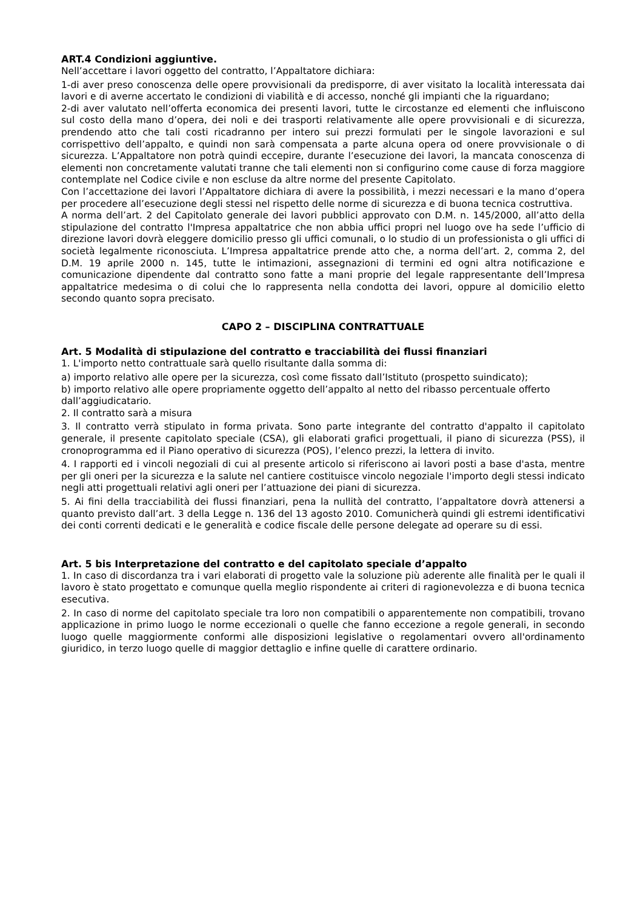ART.4 Condizioni aggiuntive.
Nell’accettare i lavori oggetto del contratto, l’Appaltatore dichiara:
1-di aver preso conoscenza delle opere provvisionali da predisporre, di aver visitato la località interessata dai lavori e di averne accertato le condizioni di viabilità e di accesso, nonché gli impianti che la riguardano;
2-di aver valutato nell’offerta economica dei presenti lavori, tutte le circostanze ed elementi che influiscono sul costo della mano d’opera, dei noli e dei trasporti relativamente alle opere provvisionali e di sicurezza, prendendo atto che tali costi ricadranno per intero sui prezzi formulati per le singole lavorazioni e sul corrispettivo dell’appalto, e quindi non sarà compensata a parte alcuna opera od onere provvisionale o di sicurezza. L’Appaltatore non potrà quindi eccepire, durante l’esecuzione dei lavori, la mancata conoscenza di elementi non concretamente valutati tranne che tali elementi non si configurino come cause di forza maggiore contemplate nel Codice civile e non escluse da altre norme del presente Capitolato.
Con l’accettazione dei lavori l’Appaltatore dichiara di avere la possibilità, i mezzi necessari e la mano d’opera per procedere all’esecuzione degli stessi nel rispetto delle norme di sicurezza e di buona tecnica costruttiva.
A norma dell’art. 2 del Capitolato generale dei lavori pubblici approvato con D.M. n. 145/2000, all’atto della stipulazione del contratto l'Impresa appaltatrice che non abbia uffici propri nel luogo ove ha sede l’ufficio di direzione lavori dovrà eleggere domicilio presso gli uffici comunali, o lo studio di un professionista o gli uffici di società legalmente riconosciuta. L’Impresa appaltatrice prende atto che, a norma dell’art. 2, comma 2, del D.M. 19 aprile 2000 n. 145, tutte le intimazioni, assegnazioni di termini ed ogni altra notificazione e comunicazione dipendente dal contratto sono fatte a mani proprie del legale rappresentante dell’Impresa appaltatrice medesima o di colui che lo rappresenta nella condotta dei lavori, oppure al domicilio eletto secondo quanto sopra precisato.
CAPO 2 – DISCIPLINA CONTRATTUALE
Art. 5 Modalità di stipulazione del contratto e tracciabilità dei flussi finanziari
1. L'importo netto contrattuale sarà quello risultante dalla somma di:
a) importo relativo alle opere per la sicurezza, così come fissato dall’Istituto (prospetto suindicato);
b) importo relativo alle opere propriamente oggetto dell’appalto al netto del ribasso percentuale offerto
dall’aggiudicatario.
2. Il contratto sarà a misura
3. Il contratto verrà stipulato in forma privata. Sono parte integrante del contratto d'appalto il capitolato generale, il presente capitolato speciale (CSA), gli elaborati grafici progettuali, il piano di sicurezza (PSS), il cronoprogramma ed il Piano operativo di sicurezza (POS), l’elenco prezzi, la lettera di invito.
4. I rapporti ed i vincoli negoziali di cui al presente articolo si riferiscono ai lavori posti a base d'asta, mentre per gli oneri per la sicurezza e la salute nel cantiere costituisce vincolo negoziale l'importo degli stessi indicato negli atti progettuali relativi agli oneri per l’attuazione dei piani di sicurezza.
5. Ai fini della tracciabilità dei flussi finanziari, pena la nullità del contratto, l’appaltatore dovrà attenersi a quanto previsto dall’art. 3 della Legge n. 136 del 13 agosto 2010. Comunicherà quindi gli estremi identificativi dei conti correnti dedicati e le generalità e codice fiscale delle persone delegate ad operare su di essi.
Art. 5 bis Interpretazione del contratto e del capitolato speciale d’appalto
1. In caso di discordanza tra i vari elaborati di progetto vale la soluzione più aderente alle finalità per le quali il lavoro è stato progettato e comunque quella meglio rispondente ai criteri di ragionevolezza e di buona tecnica esecutiva.
2. In caso di norme del capitolato speciale tra loro non compatibili o apparentemente non compatibili, trovano applicazione in primo luogo le norme eccezionali o quelle che fanno eccezione a regole generali, in secondo luogo quelle maggiormente conformi alle disposizioni legislative o regolamentari ovvero all'ordinamento giuridico, in terzo luogo quelle di maggior dettaglio e infine quelle di carattere ordinario.